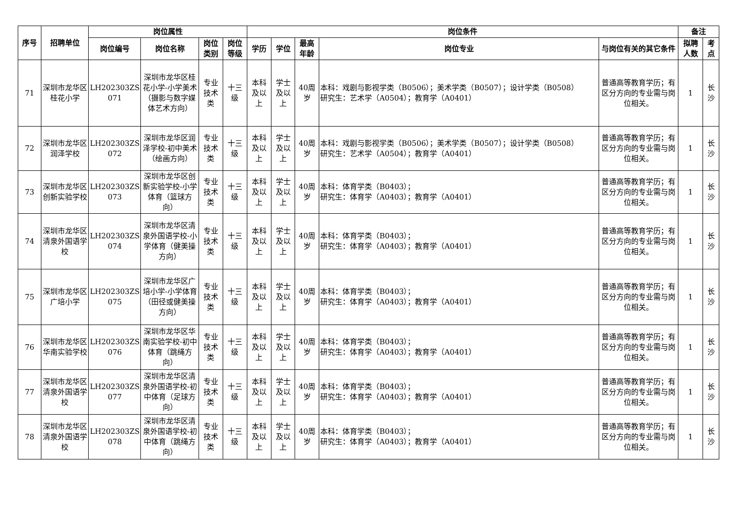| 序号 | 招聘单位 | 岗位属性 | | | | 岗位条件 | | | | | 备注 | |
| --- | --- | --- | --- | --- | --- | --- | --- | --- | --- | --- | --- | --- |
| | | 岗位编号 | 岗位名称 | 岗位类别 | 岗位等级 | 学历 | 学位 | 最高年龄 | 岗位专业 | 与岗位有关的其它条件 | 拟聘人数 | 考点 |
| 71 | 深圳市龙华区桂花小学 | LH202303ZS 071 | 深圳市龙华区桂花小学-小学美术 （摄影与数字媒体艺术方向） | 专业技术类 | 十三级 | 本科及以上 | 学士及以上 | 40周岁 | 本科：戏剧与影视学类（B0506）；美术学类（B0507）；设计学类（B0508） 研究生：艺术学（A0504）；教育学（A0401） | 普通高等教育学历；有区分方向的专业需与岗位相关。 | 1 | 长沙 |
| 72 | 深圳市龙华区润泽学校 | LH202303ZS 072 | 深圳市龙华区润泽学校-初中美术（绘画方向） | 专业技术类 | 十三级 | 本科及以上 | 学士及以上 | 40周岁 | 本科：戏剧与影视学类（B0506）；美术学类（B0507）；设计学类（B0508） 研究生：艺术学（A0504）；教育学（A0401） | 普通高等教育学历；有区分方向的专业需与岗位相关。 | 1 | 长沙 |
| 73 | 深圳市龙华区创新实验学校 | LH202303ZS 073 | 深圳市龙华区创新实验学校-小学体育（篮球方向） | 专业技术类 | 十三级 | 本科及以上 | 学士及以上 | 40周岁 | 本科：体育学类（B0403）； 研究生：体育学（A0403）；教育学（A0401） | 普通高等教育学历；有区分方向的专业需与岗位相关。 | 1 | 长沙 |
| 74 | 深圳市龙华区清泉外国语学校 | LH202303ZS 074 | 深圳市龙华区清泉外国语学校-小学体育（健美操方向） | 专业技术类 | 十三级 | 本科及以上 | 学士及以上 | 40周岁 | 本科：体育学类（B0403）； 研究生：体育学（A0403）；教育学（A0401） | 普通高等教育学历；有区分方向的专业需与岗位相关。 | 1 | 长沙 |
| 75 | 深圳市龙华区广培小学 | LH202303ZS 075 | 深圳市龙华区广培小学-小学体育（田径或健美操方向） | 专业技术类 | 十三级 | 本科及以上 | 学士及以上 | 40周岁 | 本科：体育学类（B0403）； 研究生：体育学（A0403）；教育学（A0401） | 普通高等教育学历；有区分方向的专业需与岗位相关。 | 1 | 长沙 |
| 76 | 深圳市龙华区华南实验学校 | LH202303ZS 076 | 深圳市龙华区华南实验学校-初中体育（跳绳方向） | 专业技术类 | 十三级 | 本科及以上 | 学士及以上 | 40周岁 | 本科：体育学类（B0403）； 研究生：体育学（A0403）；教育学（A0401） | 普通高等教育学历；有区分方向的专业需与岗位相关。 | 1 | 长沙 |
| 77 | 深圳市龙华区清泉外国语学校 | LH202303ZS 077 | 深圳市龙华区清泉外国语学校-初中体育（足球方向） | 专业技术类 | 十三级 | 本科及以上 | 学士及以上 | 40周岁 | 本科：体育学类（B0403）； 研究生：体育学（A0403）；教育学（A0401） | 普通高等教育学历；有区分方向的专业需与岗位相关。 | 1 | 长沙 |
| 78 | 深圳市龙华区清泉外国语学校 | LH202303ZS 078 | 深圳市龙华区清泉外国语学校-初中体育（跳绳方向） | 专业技术类 | 十三级 | 本科及以上 | 学士及以上 | 40周岁 | 本科：体育学类（B0403）； 研究生：体育学（A0403）；教育学（A0401） | 普通高等教育学历；有区分方向的专业需与岗位相关。 | 1 | 长沙 |